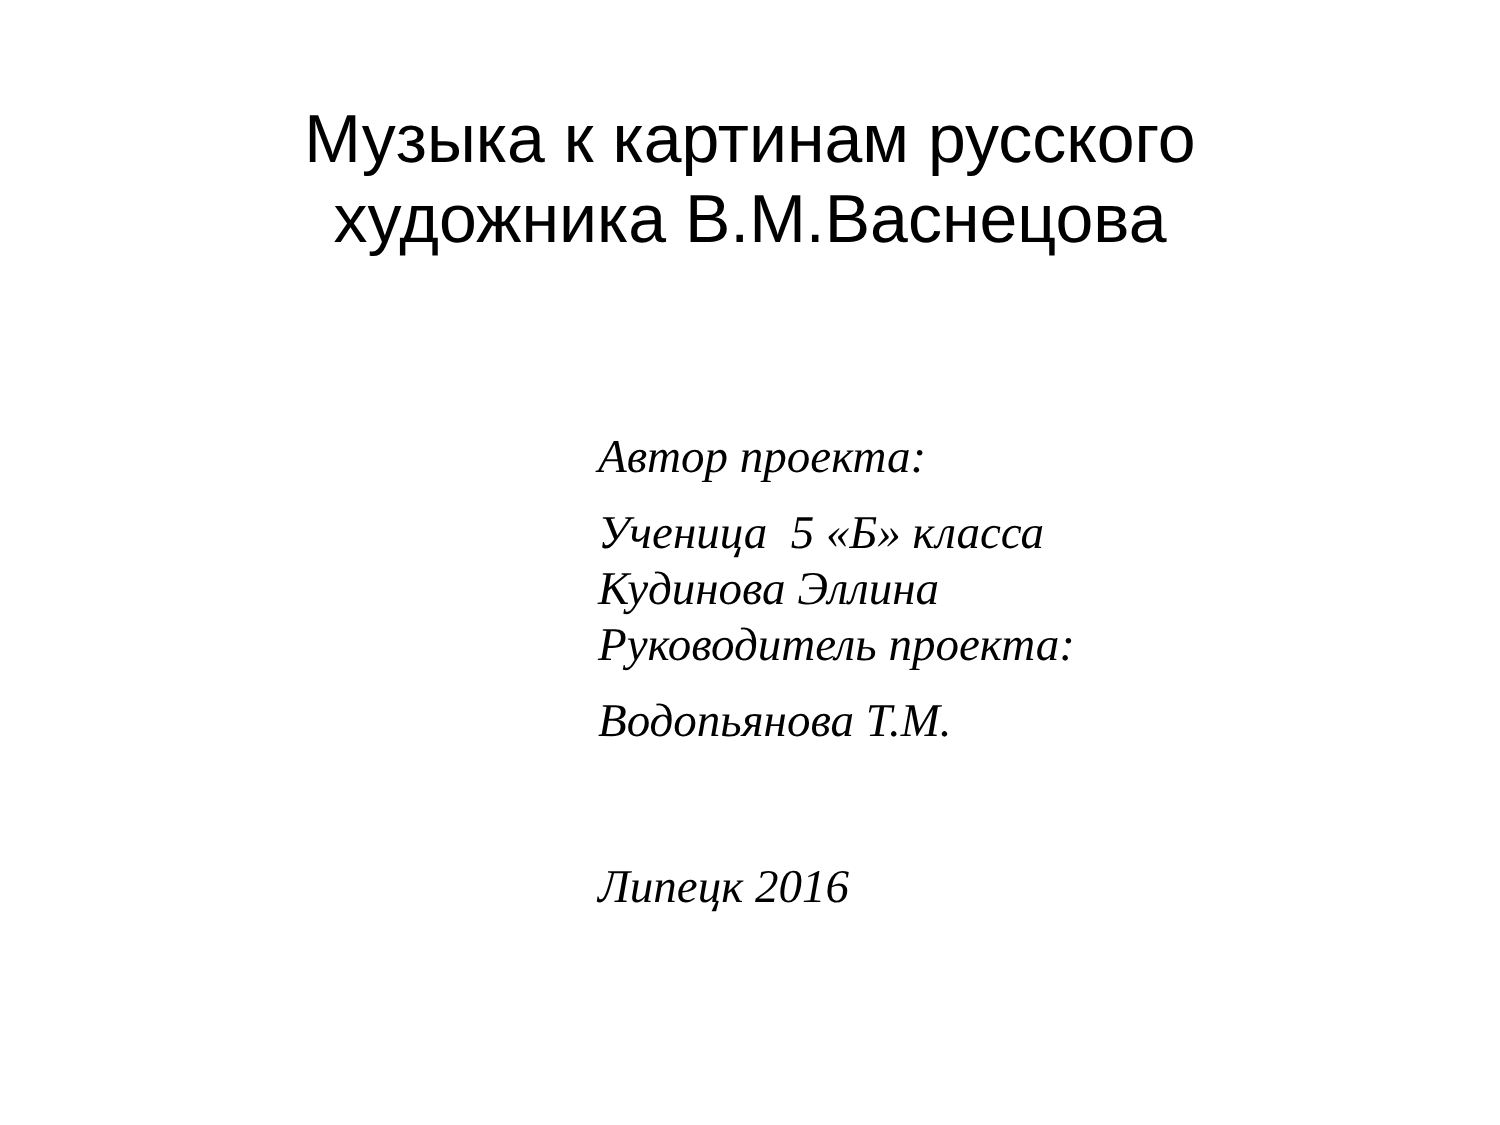Музыка к картинам русского
художника В.М.Васнецова
Автор проекта:
Ученица 5 «Б» класса
Кудинова Эллина
Руководитель проекта:
Водопьянова Т.М.
Липецк 2016